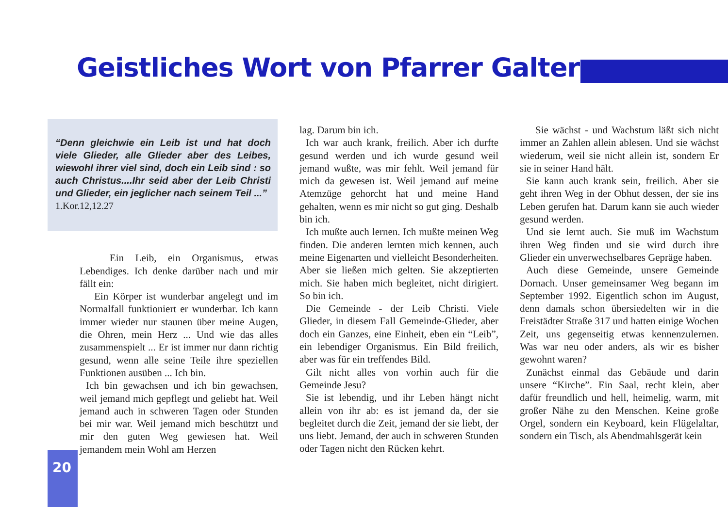Geistliches Wort von Pfarrer Galter
“Denn gleichwie ein Leib ist und hat doch viele Glieder, alle Glieder aber des Leibes, wiewohl ihrer viel sind, doch ein Leib sind : so auch Christus....Ihr seid aber der Leib Christi und Glieder, ein jeglicher nach seinem Teil ...”
1.Kor.12,12.27
Ein Leib, ein Organismus, etwas Lebendiges. Ich denke darüber nach und mir fällt ein:
Ein Körper ist wunderbar angelegt und im Normalfall funktioniert er wunderbar. Ich kann immer wieder nur staunen über meine Augen, die Ohren, mein Herz ... Und wie das alles zusammenspielt ... Er ist immer nur dann richtig gesund, wenn alle seine Teile ihre speziellen Funktionen ausüben ... Ich bin.
Ich bin gewachsen und ich bin gewachsen, weil jemand mich gepflegt und geliebt hat. Weil jemand auch in schweren Tagen oder Stunden bei mir war. Weil jemand mich beschützt und mir den guten Weg gewiesen hat. Weil jemandem mein Wohl am Herzen
lag. Darum bin ich.
Ich war auch krank, freilich. Aber ich durfte gesund werden und ich wurde gesund weil jemand wußte, was mir fehlt. Weil jemand für mich da gewesen ist. Weil jemand auf meine Atemzüge gehorcht hat und meine Hand gehalten, wenn es mir nicht so gut ging. Deshalb bin ich.
Ich mußte auch lernen. Ich mußte meinen Weg finden. Die anderen lernten mich kennen, auch meine Eigenarten und vielleicht Besonderheiten. Aber sie ließen mich gelten. Sie akzeptierten mich. Sie haben mich begleitet, nicht dirigiert. So bin ich.
Die Gemeinde - der Leib Christi. Viele Glieder, in diesem Fall Gemeinde-Glieder, aber doch ein Ganzes, eine Einheit, eben ein “Leib”, ein lebendiger Organismus. Ein Bild freilich, aber was für ein treffendes Bild.
Gilt nicht alles von vorhin auch für die Gemeinde Jesu?
Sie ist lebendig, und ihr Leben hängt nicht allein von ihr ab: es ist jemand da, der sie begleitet durch die Zeit, jemand der sie liebt, der uns liebt. Jemand, der auch in schweren Stunden oder Tagen nicht den Rücken kehrt.
Sie wächst - und Wachstum läßt sich nicht immer an Zahlen allein ablesen. Und sie wächst wiederum, weil sie nicht allein ist, sondern Er sie in seiner Hand hält.
Sie kann auch krank sein, freilich. Aber sie geht ihren Weg in der Obhut dessen, der sie ins Leben gerufen hat. Darum kann sie auch wieder gesund werden.
Und sie lernt auch. Sie muß im Wachstum ihren Weg finden und sie wird durch ihre Glieder ein unverwechselbares Gepräge haben.
Auch diese Gemeinde, unsere Gemeinde Dornach. Unser gemeinsamer Weg begann im September 1992. Eigentlich schon im August, denn damals schon übersiedelten wir in die Freistädter Straße 317 und hatten einige Wochen Zeit, uns gegenseitig etwas kennenzulernen. Was war neu oder anders, als wir es bisher gewohnt waren?
Zunächst einmal das Gebäude und darin unsere “Kirche”. Ein Saal, recht klein, aber dafür freundlich und hell, heimelig, warm, mit großer Nähe zu den Menschen. Keine große Orgel, sondern ein Keyboard, kein Flügelaltar, sondern ein Tisch, als Abendmahlsgerät kein
20